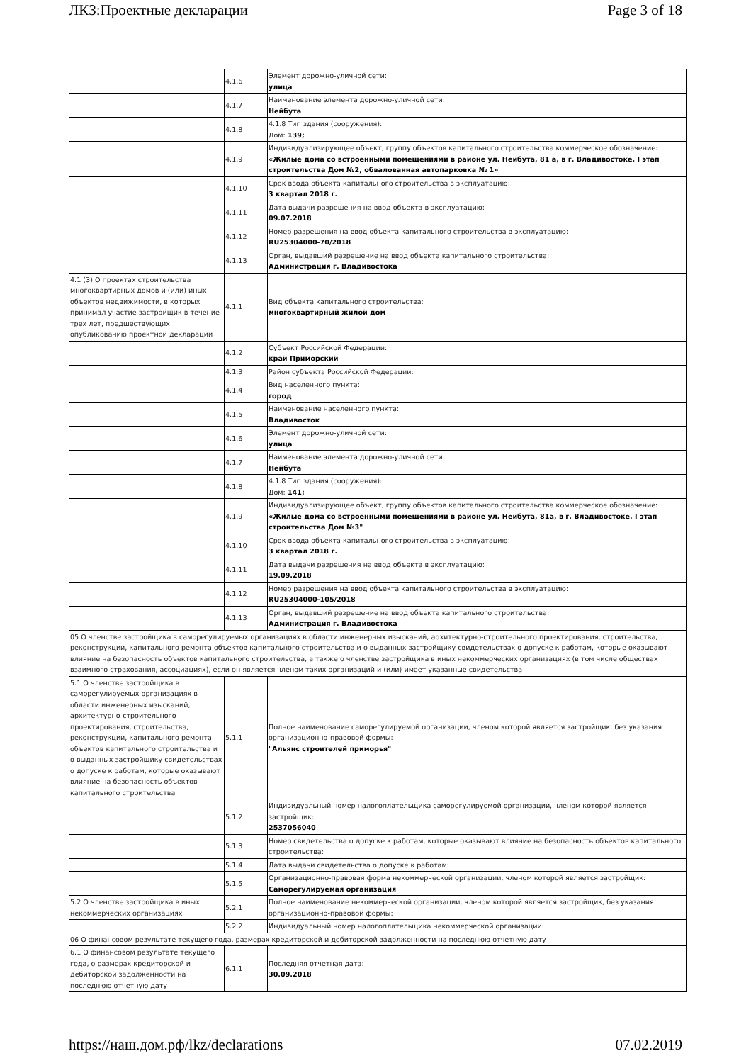ЛКЗ:Проектные декларации Page 3 of 18
| | 4.1.6 | Элемент дорожно-уличной сети: улица |
| | 4.1.7 | Наименование элемента дорожно-уличной сети: Нейбута |
| | 4.1.8 | 4.1.8 Тип здания (сооружения): Дом: 139; |
| | 4.1.9 | Индивидуализирующее объект, группу объектов капитального строительства коммерческое обозначение: «Жилые дома со встроенными помещениями в районе ул. Нейбута, 81 а, в г. Владивостоке. I этап строительства Дом №2, обвалованная автопарковка № 1» |
| | 4.1.10 | Срок ввода объекта капитального строительства в эксплуатацию: 3 квартал 2018 г. |
| | 4.1.11 | Дата выдачи разрешения на ввод объекта в эксплуатацию: 09.07.2018 |
| | 4.1.12 | Номер разрешения на ввод объекта капитального строительства в эксплуатацию: RU25304000-70/2018 |
| | 4.1.13 | Орган, выдавший разрешение на ввод объекта капитального строительства: Администрация г. Владивостока |
| 4.1 (3) О проектах строительства многоквартирных домов и (или) иных объектов недвижимости, в которых принимал участие застройщик в течение трех лет, предшествующих опубликованию проектной декларации | 4.1.1 | Вид объекта капитального строительства: многоквартирный жилой дом |
| | 4.1.2 | Субъект Российской Федерации: край Приморский |
| | 4.1.3 | Район субъекта Российской Федерации: |
| | 4.1.4 | Вид населенного пункта: город |
| | 4.1.5 | Наименование населенного пункта: Владивосток |
| | 4.1.6 | Элемент дорожно-уличной сети: улица |
| | 4.1.7 | Наименование элемента дорожно-уличной сети: Нейбута |
| | 4.1.8 | 4.1.8 Тип здания (сооружения): Дом: 141; |
| | 4.1.9 | Индивидуализирующее объект, группу объектов капитального строительства коммерческое обозначение: «Жилые дома со встроенными помещениями в районе ул. Нейбута, 81а, в г. Владивостоке. I этап строительства Дом №3" |
| | 4.1.10 | Срок ввода объекта капитального строительства в эксплуатацию: 3 квартал 2018 г. |
| | 4.1.11 | Дата выдачи разрешения на ввод объекта в эксплуатацию: 19.09.2018 |
| | 4.1.12 | Номер разрешения на ввод объекта капитального строительства в эксплуатацию: RU25304000-105/2018 |
| | 4.1.13 | Орган, выдавший разрешение на ввод объекта капитального строительства: Администрация г. Владивостока |
| 05 О членстве застройщика в саморегулируемых организациях в области инженерных изысканий, архитектурно-строительного проектирования, строительства, реконструкции, капитального ремонта объектов капитального строительства и о выданных застройщику свидетельствах о допуске к работам, которые оказывают влияние на безопасность объектов капитального строительства, а также о членстве застройщика в иных некоммерческих организациях (в том числе обществах взаимного страхования, ассоциациях), если он является членом таких организаций и (или) имеет указанные свидетельства | | |
| 5.1 О членстве застройщика в саморегулируемых организациях в области инженерных изысканий, архитектурно-строительного проектирования, строительства, реконструкции, капитального ремонта объектов капитального строительства и о выданных застройщику свидетельствах о допуске к работам, которые оказывают влияние на безопасность объектов капитального строительства | 5.1.1 | Полное наименование саморегулируемой организации, членом которой является застройщик, без указания организационно-правовой формы: "Альянс строителей приморья" |
| | 5.1.2 | Индивидуальный номер налогоплательщика саморегулируемой организации, членом которой является застройщик: 2537056040 |
| | 5.1.3 | Номер свидетельства о допуске к работам, которые оказывают влияние на безопасность объектов капитального строительства: |
| | 5.1.4 | Дата выдачи свидетельства о допуске к работам: |
| | 5.1.5 | Организационно-правовая форма некоммерческой организации, членом которой является застройщик: Саморегулируемая организация |
| 5.2 О членстве застройщика в иных некоммерческих организациях | 5.2.1 | Полное наименование некоммерческой организации, членом которой является застройщик, без указания организационно-правовой формы: |
| | 5.2.2 | Индивидуальный номер налогоплательщика некоммерческой организации: |
| 06 О финансовом результате текущего года, размерах кредиторской и дебиторской задолженности на последнюю отчетную дату | | |
| 6.1 О финансовом результате текущего года, о размерах кредиторской и дебиторской задолженности на последнюю отчетную дату | 6.1.1 | Последняя отчетная дата: 30.09.2018 |
https://наш.дом.рф/lkz/declarations 07.02.2019